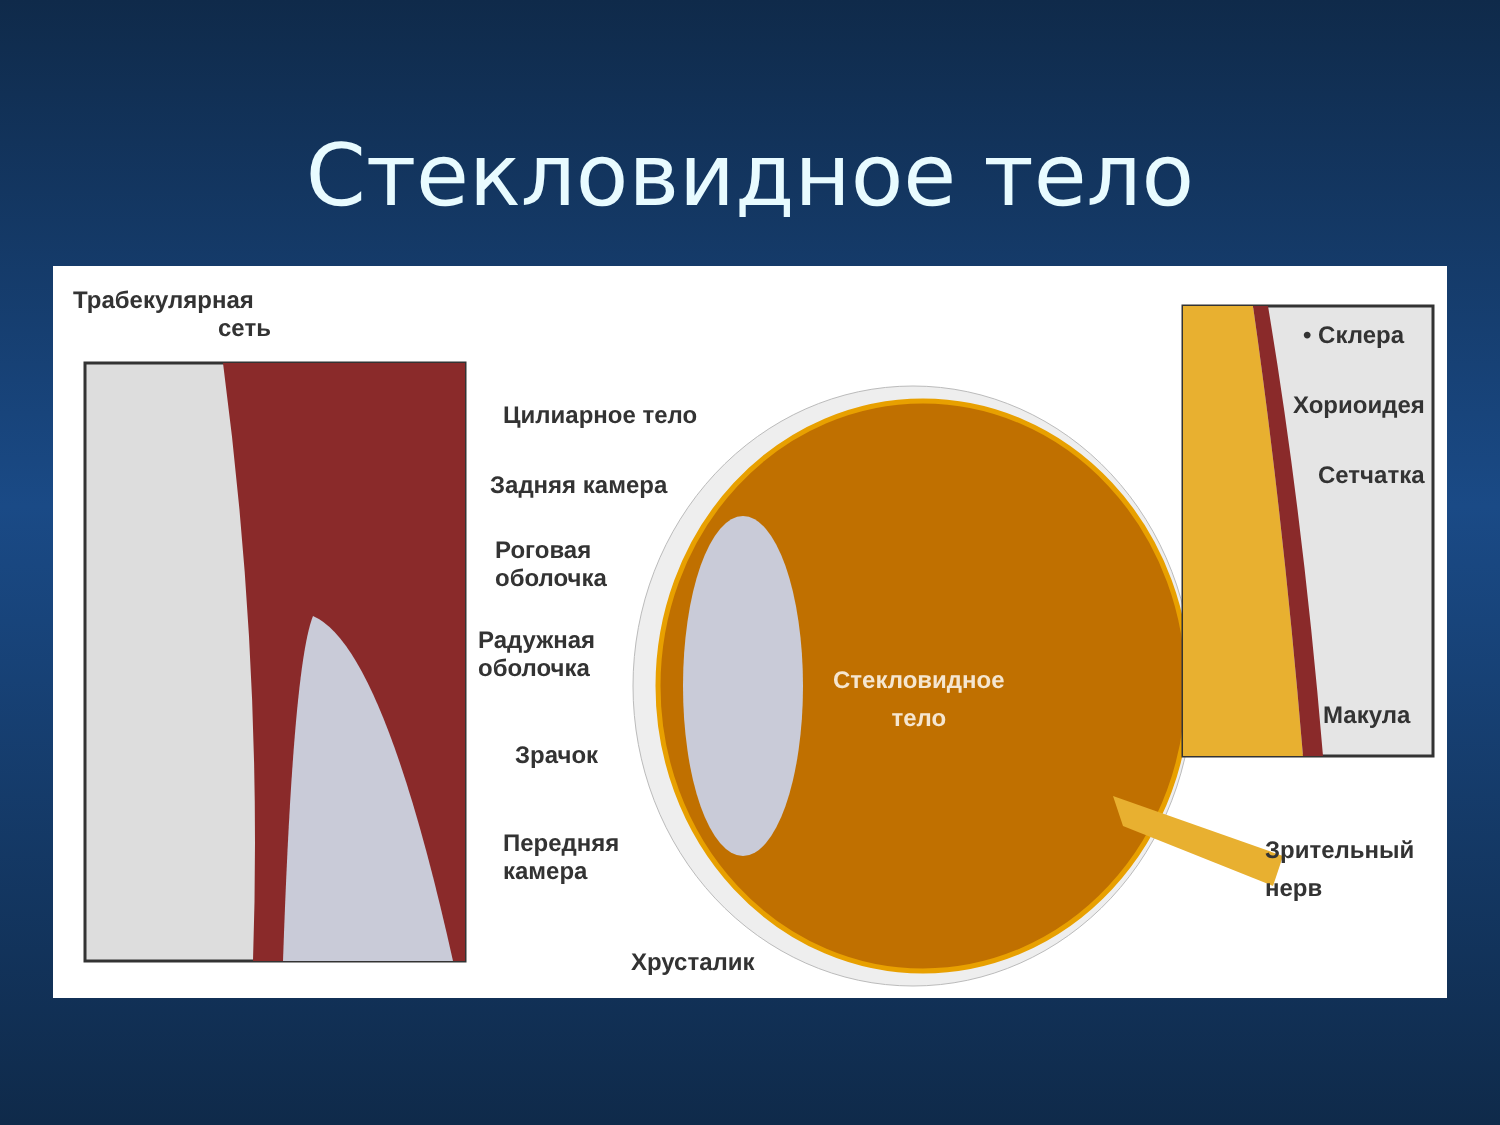Стекловидное тело
Трабекулярная
сеть
Цилиарное тело
Задняя камера
Роговая
оболочка
Радужная
оболочка
Зрачок
Передняя
камера
Хрусталик
Стекловидное
тело
• Склера
Хориоидея
Сетчатка
Макула
Зрительный
нерв